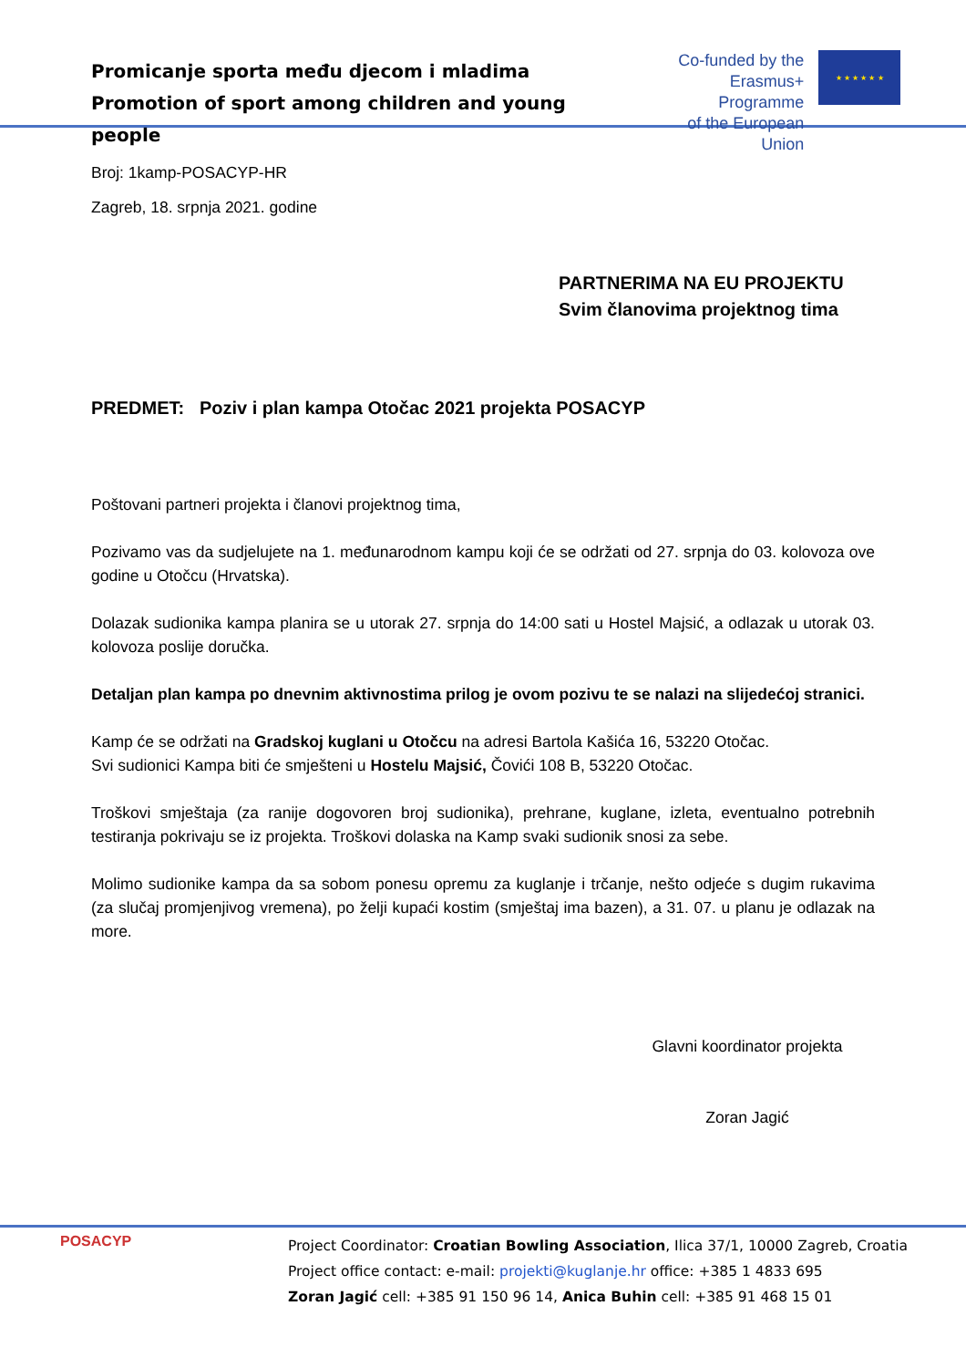Promicanje sporta među djecom i mladima
Promotion of sport among children and young people
Co-funded by the
Erasmus+ Programme
of the European Union
★ ★ ★ ★ ★ ★
Broj: 1kamp-POSACYP-HR
Zagreb, 18. srpnja 2021. godine
PARTNERIMA NA EU PROJEKTU
Svim članovima projektnog tima
PREDMET: Poziv i plan kampa Otočac 2021 projekta POSACYP
Poštovani partneri projekta i članovi projektnog tima,
Pozivamo vas da sudjelujete na 1. međunarodnom kampu koji će se održati od 27. srpnja do 03. kolovoza ove godine u Otočcu (Hrvatska).
Dolazak sudionika kampa planira se u utorak 27. srpnja do 14:00 sati u Hostel Majsić, a odlazak u utorak 03. kolovoza poslije doručka.
Detaljan plan kampa po dnevnim aktivnostima prilog je ovom pozivu te se nalazi na slijedećoj stranici.
Kamp će se održati na Gradskoj kuglani u Otočcu na adresi Bartola Kašića 16, 53220 Otočac.
Svi sudionici Kampa biti će smješteni u Hostelu Majsić, Čovići 108 B, 53220 Otočac.
Troškovi smještaja (za ranije dogovoren broj sudionika), prehrane, kuglane, izleta, eventualno potrebnih testiranja pokrivaju se iz projekta. Troškovi dolaska na Kamp svaki sudionik snosi za sebe.
Molimo sudionike kampa da sa sobom ponesu opremu za kuglanje i trčanje, nešto odjeće s dugim rukavima (za slučaj promjenjivog vremena), po želji kupaći kostim (smještaj ima bazen), a 31. 07. u planu je odlazak na more.
Glavni koordinator projekta
Zoran Jagić
POSACYP
Project Coordinator: Croatian Bowling Association, Ilica 37/1, 10000 Zagreb, Croatia
Project office contact: e-mail: projekti@kuglanje.hr office: +385 1 4833 695
Zoran Jagić cell: +385 91 150 96 14, Anica Buhin cell: +385 91 468 15 01